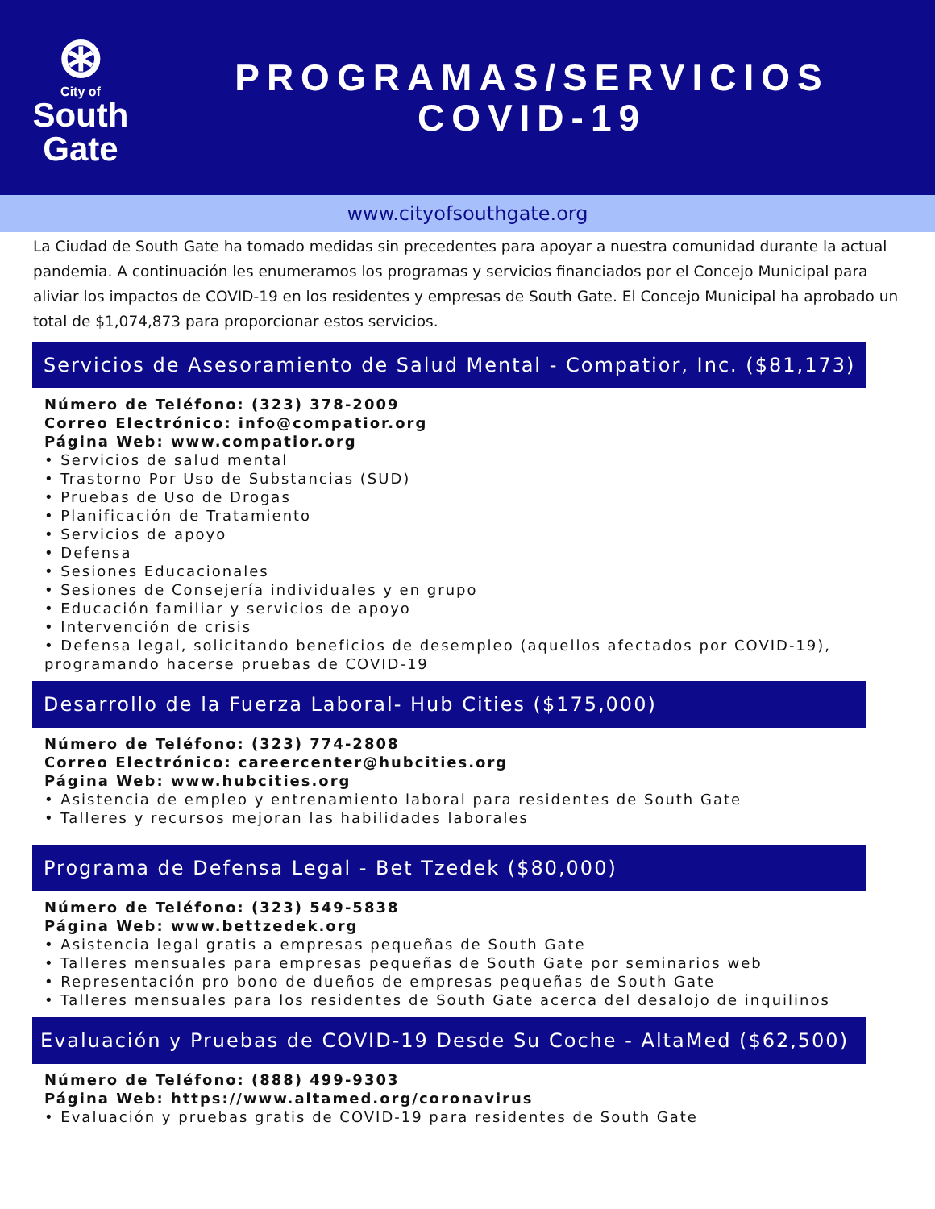⊛
City of
South
Gate
PROGRAMAS/SERVICIOS
COVID-19
www.cityofsouthgate.org
La Ciudad de South Gate ha tomado medidas sin precedentes para apoyar a nuestra comunidad durante la actual pandemia. A continuación les enumeramos los programas y servicios financiados por el Concejo Municipal para aliviar los impactos de COVID-19 en los residentes y empresas de South Gate. El Concejo Municipal ha aprobado un total de $1,074,873 para proporcionar estos servicios.
Servicios de Asesoramiento de Salud Mental - Compatior, Inc. ($81,173)
Número de Teléfono: (323) 378-2009
Correo Electrónico: info@compatior.org
Página Web: www.compatior.org
• Servicios de salud mental
• Trastorno Por Uso de Substancias (SUD)
• Pruebas de Uso de Drogas
• Planificación de Tratamiento
• Servicios de apoyo
• Defensa
• Sesiones Educacionales
• Sesiones de Consejería individuales y en grupo
• Educación familiar y servicios de apoyo
• Intervención de crisis
• Defensa legal, solicitando beneficios de desempleo (aquellos afectados por COVID-19), programando hacerse pruebas de COVID-19
Desarrollo de la Fuerza Laboral- Hub Cities ($175,000)
Número de Teléfono: (323) 774-2808
Correo Electrónico: careercenter@hubcities.org
Página Web: www.hubcities.org
• Asistencia de empleo y entrenamiento laboral para residentes de South Gate
• Talleres y recursos mejoran las habilidades laborales
Programa de Defensa Legal - Bet Tzedek ($80,000)
Número de Teléfono: (323) 549-5838
Página Web: www.bettzedek.org
• Asistencia legal gratis a empresas pequeñas de South Gate
• Talleres mensuales para empresas pequeñas de South Gate por seminarios web
• Representación pro bono de dueños de empresas pequeñas de South Gate
• Talleres mensuales para los residentes de South Gate acerca del desalojo de inquilinos
Evaluación y Pruebas de COVID-19 Desde Su Coche - AltaMed ($62,500)
Número de Teléfono: (888) 499-9303
Página Web: https://www.altamed.org/coronavirus
• Evaluación y pruebas gratis de COVID-19 para residentes de South Gate